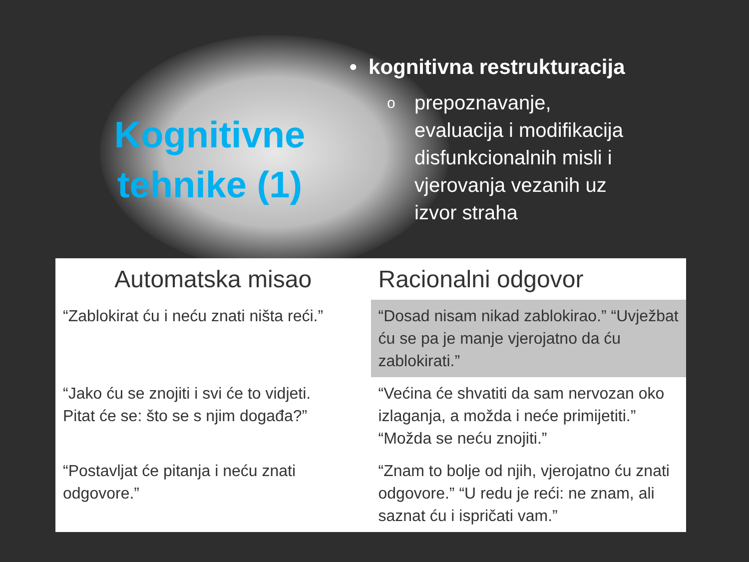Kognitivne
tehnike (1)
• kognitivna restrukturacija
oprepoznavanje,
evaluacija i modifikacija
disfunkcionalnih misli i
vjerovanja vezanih uz
izvor straha
| Automatska misao | Racionalni odgovor |
| --- | --- |
| “Zablokirat ću i neću znati ništa reći.” | “Dosad nisam nikad zablokirao.” “Uvježbat ću se pa je manje vjerojatno da ću zablokirati.” |
| “Jako ću se znojiti i svi će to vidjeti. Pitat će se: što se s njim događa?” | “Većina će shvatiti da sam nervozan oko izlaganja, a možda i neće primijetiti.” “Možda se neću znojiti.” |
| “Postavljat će pitanja i neću znati odgovore.” | “Znam to bolje od njih, vjerojatno ću znati odgovore.” “U redu je reći: ne znam, ali saznat ću i ispričati vam.” |